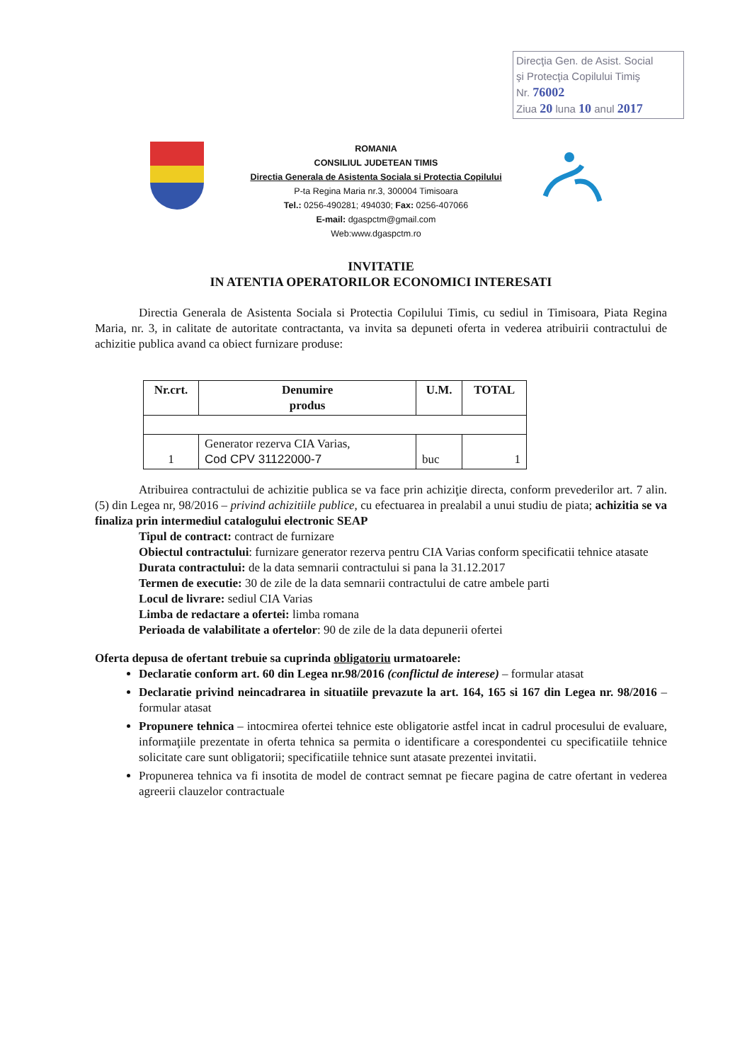Direcţia Gen. de Asist. Social
şi Protecţia Copilului Timiş
Nr. 76002
Ziua 20 luna 10 anul 2017
ROMANIA
CONSILIUL JUDETEAN TIMIS
Directia Generala de Asistenta Sociala si Protectia Copilului
P-ta Regina Maria nr.3, 300004 Timisoara
Tel.: 0256-490281; 494030; Fax: 0256-407066
E-mail: dgaspctm@gmail.com
Web:www.dgaspctm.ro
INVITATIE
IN ATENTIA OPERATORILOR ECONOMICI INTERESATI
Directia Generala de Asistenta Sociala si Protectia Copilului Timis, cu sediul in Timisoara, Piata Regina Maria, nr. 3, in calitate de autoritate contractanta, va invita sa depuneti oferta in vederea atribuirii contractului de achizitie publica avand ca obiect furnizare produse:
| Nr.crt. | Denumire produs | U.M. | TOTAL |
| --- | --- | --- | --- |
| 1 | Generator rezerva CIA Varias, Cod CPV 31122000-7 | buc | 1 |
Atribuirea contractului de achizitie publica se va face prin achiziţie directa, conform prevederilor art. 7 alin.(5) din Legea nr, 98/2016 – privind achizitiile publice, cu efectuarea in prealabil a unui studiu de piata; achizitia se va finaliza prin intermediul catalogului electronic SEAP
Tipul de contract: contract de furnizare
Obiectul contractului: furnizare generator rezerva pentru CIA Varias conform specificatii tehnice atasate
Durata contractului: de la data semnarii contractului si pana la 31.12.2017
Termen de executie: 30 de zile de la data semnarii contractului de catre ambele parti
Locul de livrare: sediul CIA Varias
Limba de redactare a ofertei: limba romana
Perioada de valabilitate a ofertelor: 90 de zile de la data depunerii ofertei
Oferta depusa de ofertant trebuie sa cuprinda obligatoriu urmatoarele:
Declaratie conform art. 60 din Legea nr.98/2016 (conflictul de interese) – formular atasat
Declaratie privind neincadrarea in situatiile prevazute la art. 164, 165 si 167 din Legea nr. 98/2016 – formular atasat
Propunere tehnica – intocmirea ofertei tehnice este obligatorie astfel incat in cadrul procesului de evaluare, informaţiile prezentate in oferta tehnica sa permita o identificare a corespondentei cu specificatiile tehnice solicitate care sunt obligatorii; specificatiile tehnice sunt atasate prezentei invitatii.
Propunerea tehnica va fi insotita de model de contract semnat pe fiecare pagina de catre ofertant in vederea agreerii clauzelor contractuale